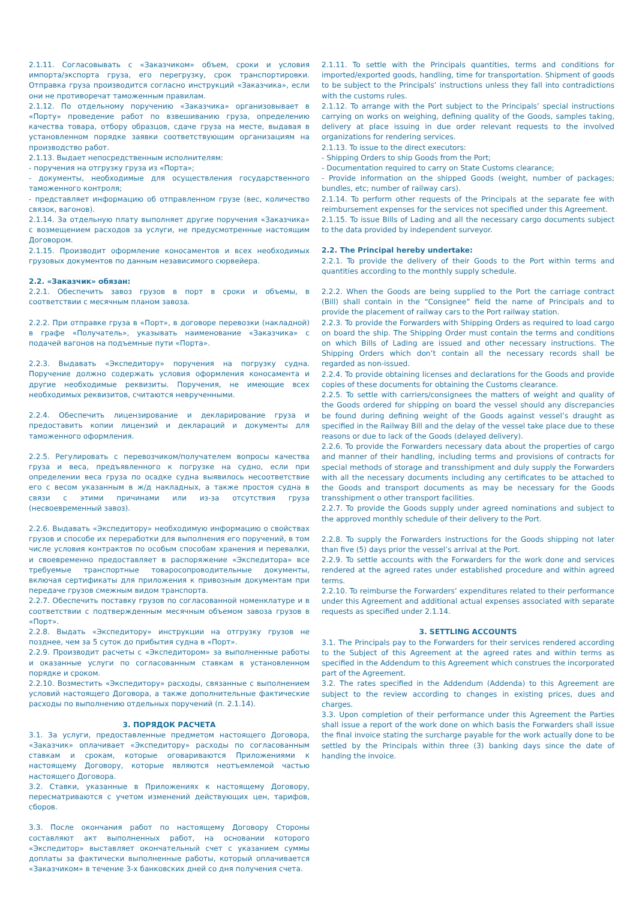| 2.1.11. Согласовывать с «Заказчиком» объем, сроки и условия импорта/экспорта груза, его перегрузку, срок транспортировки. Отправка груза производится согласно инструкций «Заказчика», если они не противоречат таможенным правилам. 2.1.12. По отдельному поручению «Заказчика» организовывает в «Порту» проведение работ по взвешиванию груза, определению качества товара, отбору образцов, сдаче груза на месте, выдавая в установленном порядке заявки соответствующим организациям на производство работ. 2.1.13. Выдает непосредственным исполнителям: - поручения на отгрузку груза из «Порта»; - документы, необходимые для осуществления государственного таможенного контроля; - представляет информацию об отправленном грузе (вес, количество связок, вагонов). 2.1.14. За отдельную плату выполняет другие поручения «Заказчика» с возмещением расходов за услуги, не предусмотренные настоящим Договором. 2.1.15. Производит оформление коносаментов и всех необходимых грузовых документов по данным независимого сюрвейера. 2.2. «Заказчик» обязан: 2.2.1. Обеспечить завоз грузов в порт в сроки и объемы, в соответствии с месячным планом завоза. 2.2.2. При отправке груза в «Порт», в договоре перевозки (накладной) в графе «Получатель», указывать наименование «Заказчика» с подачей вагонов на подъемные пути «Порта». 2.2.3. Выдавать «Экспедитору» поручения на погрузку судна. Поручение должно содержать условия оформления коносамента и другие необходимые реквизиты. Поручения, не имеющие всех необходимых реквизитов, считаются неврученными. 2.2.4. Обеспечить лицензирование и декларирование груза и предоставить копии лицензий и деклараций и документы для таможенного оформления. 2.2.5. Регулировать с перевозчиком/получателем вопросы качества груза и веса, предъявленного к погрузке на судно, если при определении веса груза по осадке судна выявилось несоответствие его с весом указанным в ж/д накладных, а также простоя судна в связи с этими причинами или из-за отсутствия груза (несвоевременный завоз). 2.2.6. Выдавать «Экспедитору» необходимую информацию о свойствах грузов и способе их переработки для выполнения его поручений, в том числе условия контрактов по особым способам хранения и перевалки, и своевременно предоставляет в распоряжение «Экспедитора» все требуемые транспортные товаросопроводительные документы, включая сертификаты для приложения к привозным документам при передаче грузов смежным видом транспорта. 2.2.7. Обеспечить поставку грузов по согласованной номенклатуре и в соответствии с подтвержденным месячным объемом завоза грузов в «Порт». 2.2.8. Выдать «Экспедитору» инструкции на отгрузку грузов не позднее, чем за 5 суток до прибытия судна в «Порт». 2.2.9. Производит расчеты с «Экспедитором» за выполненные работы и оказанные услуги по согласованным ставкам в установленном порядке и сроком. 2.2.10. Возместить «Экспедитору» расходы, связанные с выполнением условий настоящего Договора, а также дополнительные фактические расходы по выполнению отдельных поручений (п. 2.1.14). 3. ПОРЯДОК РАСЧЕТА 3.1. За услуги, предоставленные предметом настоящего Договора, «Заказчик» оплачивает «Экспедитору» расходы по согласованным ставкам и срокам, которые оговариваются Приложениями к настоящему Договору, которые являются неотъемлемой частью настоящего Договора. 3.2. Ставки, указанные в Приложениях к настоящему Договору, пересматриваются с учетом изменений действующих цен, тарифов, сборов. 3.3. После окончания работ по настоящему Договору Стороны составляют акт выполненных работ, на основании которого «Экспедитор» выставляет окончательный счет с указанием суммы доплаты за фактически выполненные работы, который оплачивается «Заказчиком» в течение 3-х банковских дней со дня получения счета. | 2.1.11. To settle with the Principals quantities, terms and conditions for imported/exported goods, handling, time for transportation. Shipment of goods to be subject to the Principals’ instructions unless they fall into contradictions with the customs rules. 2.1.12. To arrange with the Port subject to the Principals’ special instructions carrying on works on weighing, defining quality of the Goods, samples taking, delivery at place issuing in due order relevant requests to the involved organizations for rendering services. 2.1.13. To issue to the direct executors: - Shipping Orders to ship Goods from the Port; - Documentation required to carry on State Customs clearance; - Provide information on the shipped Goods (weight, number of packages; bundles, etc; number of railway cars). 2.1.14. To perform other requests of the Principals at the separate fee with reimbursement expenses for the services not specified under this Agreement. 2.1.15. To issue Bills of Lading and all the necessary cargo documents subject to the data provided by independent surveyor. 2.2. The Principal hereby undertake: 2.2.1. To provide the delivery of their Goods to the Port within terms and quantities according to the monthly supply schedule. 2.2.2. When the Goods are being supplied to the Port the carriage contract (Bill) shall contain in the “Consignee” field the name of Principals and to provide the placement of railway cars to the Port railway station. 2.2.3. To provide the Forwarders with Shipping Orders as required to load cargo on board the ship. The Shipping Order must contain the terms and conditions on which Bills of Lading are issued and other necessary instructions. The Shipping Orders which don’t contain all the necessary records shall be regarded as non-issued. 2.2.4. To provide obtaining licenses and declarations for the Goods and provide copies of these documents for obtaining the Customs clearance. 2.2.5. To settle with carriers/consignees the matters of weight and quality of the Goods ordered for shipping on board the vessel should any discrepancies be found during defining weight of the Goods against vessel’s draught as specified in the Railway Bill and the delay of the vessel take place due to these reasons or due to lack of the Goods (delayed delivery). 2.2.6. To provide the Forwarders necessary data about the properties of cargo and manner of their handling, including terms and provisions of contracts for special methods of storage and transshipment and duly supply the Forwarders with all the necessary documents including any certificates to be attached to the Goods and transport documents as may be necessary for the Goods transshipment o other transport facilities. 2.2.7. To provide the Goods supply under agreed nominations and subject to the approved monthly schedule of their delivery to the Port. 2.2.8. To supply the Forwarders instructions for the Goods shipping not later than five (5) days prior the vessel’s arrival at the Port. 2.2.9. To settle accounts with the Forwarders for the work done and services rendered at the agreed rates under established procedure and within agreed terms. 2.2.10. To reimburse the Forwarders’ expenditures related to their performance under this Agreement and additional actual expenses associated with separate requests as specified under 2.1.14. 3. SETTLING ACCOUNTS 3.1. The Principals pay to the Forwarders for their services rendered according to the Subject of this Agreement at the agreed rates and within terms as specified in the Addendum to this Agreement which construes the incorporated part of the Agreement. 3.2. The rates specified in the Addendum (Addenda) to this Agreement are subject to the review according to changes in existing prices, dues and charges. 3.3. Upon completion of their performance under this Agreement the Parties shall issue a report of the work done on which basis the Forwarders shall issue the final invoice stating the surcharge payable for the work actually done to be settled by the Principals within three (3) banking days since the date of handing the invoice. |